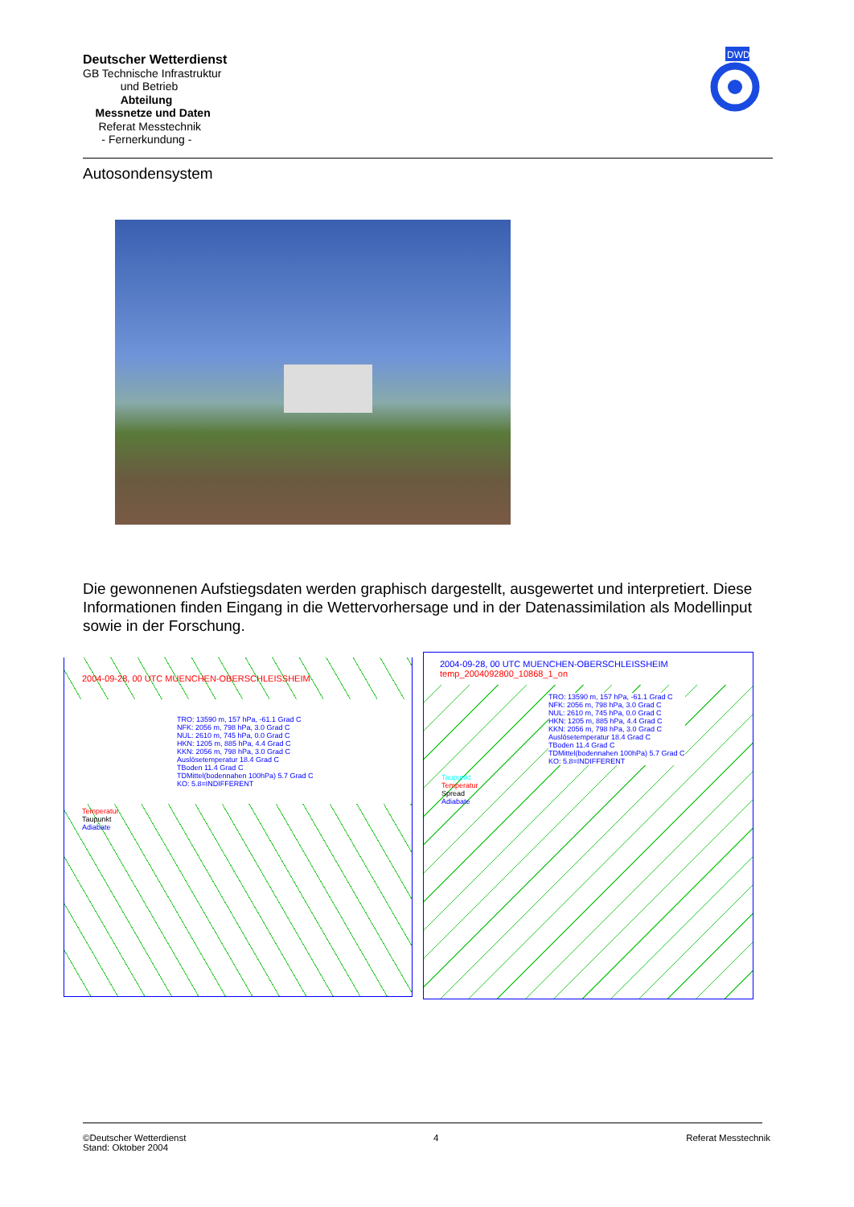Deutscher Wetterdienst
GB Technische Infrastruktur
und Betrieb
Abteilung
Messnetze und Daten
Referat Messtechnik
- Fernerkundung -
DWD
Autosondensystem
Die gewonnenen Aufstiegsdaten werden graphisch dargestellt, ausgewertet und interpretiert. Diese Informationen finden Eingang in die Wettervorhersage und in der Datenassimilation als Modellinput sowie in der Forschung.
2004-09-28, 00 UTC MUENCHEN-OBERSCHLEISSHEIM
TRO: 13590 m, 157 hPa, -61.1 Grad C
NFK: 2056 m, 798 hPa, 3.0 Grad C
NUL: 2610 m, 745 hPa, 0.0 Grad C
HKN: 1205 m, 885 hPa, 4.4 Grad C
KKN: 2056 m, 798 hPa, 3.0 Grad C
Auslösetemperatur 18.4 Grad C
TBoden 11.4 Grad C
TDMittel(bodennahen 100hPa) 5.7 Grad C
KO: 5.8=INDIFFERENT
Temperatur
Taupunkt
Adiabate
2004-09-28, 00 UTC MUENCHEN-OBERSCHLEISSHEIM temp_2004092800_10868_1_on
TRO: 13590 m, 157 hPa, -61.1 Grad C
NFK: 2056 m, 798 hPa, 3.0 Grad C
NUL: 2610 m, 745 hPa, 0.0 Grad C
HKN: 1205 m, 885 hPa, 4.4 Grad C
KKN: 2056 m, 798 hPa, 3.0 Grad C
Auslösetemperatur 18.4 Grad C
TBoden 11.4 Grad C
TDMittel(bodennahen 100hPa) 5.7 Grad C
KO: 5.8=INDIFFERENT
Taupunkt
Temperatur
Spread
Adiabate
©Deutscher Wetterdienst
Stand: Oktober 2004
4 Referat Messtechnik